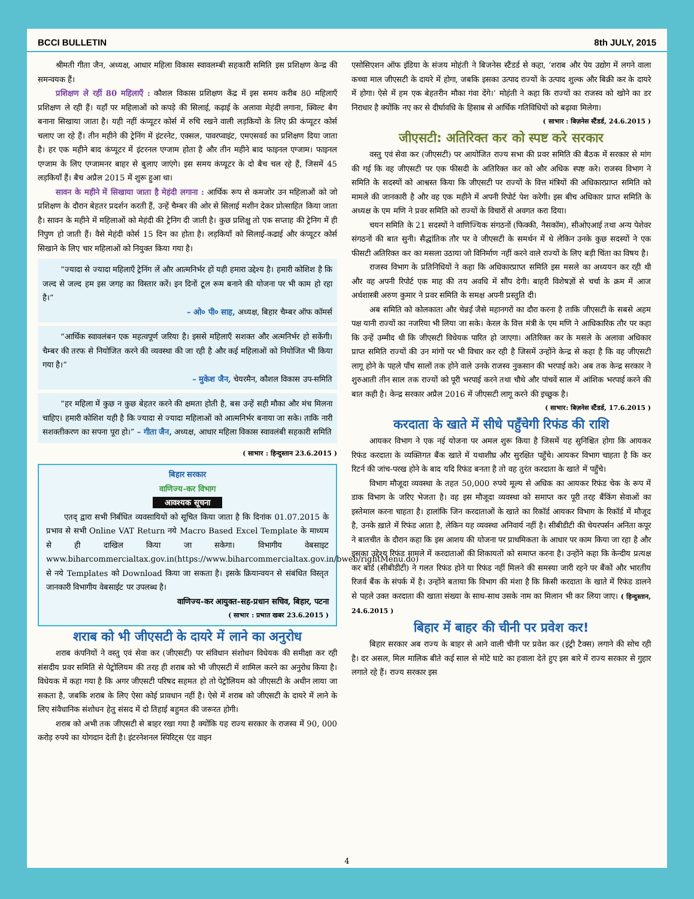BCCI BULLETIN 8th JULY, 2015
श्रीमती गीता जैन, अध्यक्ष, आधार महिला विकास स्वावलम्बी सहकारी समिति इस प्रशिक्षण केन्द्र की समन्वयक हैं।
प्रशिक्षण ले रहीं 80 महिलाएँ : कौशल विकास प्रशिक्षण केंद्र में इस समय करीब 80 महिलाएँ प्रशिक्षण ले रही हैं। यहाँ पर महिलाओं को कपड़े की सिलाई, कढ़ाई के अलावा मेहंदी लगाना, क्विल्ट बैग बनाना सिखाया जाता है। यही नहीं कंप्यूटर कोर्स में रुचि रखने वाली लड़कियों के लिए फ्री कंप्यूटर कोर्स चलाए जा रहे हैं। तीन महीने की ट्रेनिंग में इंटरनेट, एक्सल, पावरप्वाइंट, एमएसवर्ड का प्रशिक्षण दिया जाता है। हर एक महीने बाद कंप्यूटर में इंटरनल एग्जाम होता है और तीन महीने बाद फाइनल एग्जाम। फाइनल एग्जाम के लिए एग्जामनर बाहर से बुलाए जाएंगे। इस समय कंप्यूटर के दो बैच चल रहे हैं, जिसमें 45 लड़कियाँ हैं। बैच अप्रैल 2015 में शुरू हुआ था।
सावन के महीने में सिखाया जाता है मेहंदी लगाना : आर्थिक रूप से कमजोर उन महिलाओं को जो प्रशिक्षण के दौरान बेहतर प्रदर्शन करती हैं, उन्हें चैम्बर की ओर से सिलाई मशीन देकर प्रोत्साहित किया जाता है। सावन के महीने में महिलाओं को मेहंदी की ट्रेनिग दी जाती है। कुछ प्रशिक्षु तो एक सप्ताह की ट्रेनिग में ही निपुण हो जाती हैं। वैसे मेहंदी कोर्स 15 दिन का होता है। लड़कियाँ को सिलाई-कढाई और कंप्यूटर कोर्स सिखाने के लिए चार महिलाओं को नियुक्त किया गया है।
“ज्यादा से ज्यादा महिलाएँ ट्रेनिंग लें और आत्मनिर्भर हों यही हमारा उद्देश्य है। हमारी कोशिश है कि जल्द से जल्द हम इस जगह का विस्तार करें। इन दिनों टूल रूम बनाने की योजना पर भी काम हो रहा है।”
– ओ० पी० साह, अध्यक्ष, बिहार चैम्बर ऑफ कॉमर्स
“आर्थिक स्वावलंबन एक महत्वपूर्ण जरिया है। इससे महिलाएँ सशक्त और अत्मनिर्भर हो सकेंगी। चैम्बर की तरफ से नियोजित करने की व्यवस्था की जा रही है और कई महिलाओं को नियोजित भी किया गया है।”
– मुकेश जैन, चेयरमैन, कौशल विकास उप-समिति
“हर महिला में कुछ न कुछ बेहतर करने की क्षमता होती है, बस उन्हें सही मौका और मंच मिलना चाहिए। हमारी कोशिश यही है कि ज्यादा से ज्यादा महिलाओं को आत्मनिर्भर बनाया जा सके। ताकि नारी सशक्तीकरण का सपना पूरा हो।” – गीता जैन, अध्यक्ष, आधार महिला विकास स्वावलंबी सहकारी समिति
( साभार : हिन्दुस्तान 23.6.2015 )
बिहार सरकार
वाणिज्य-कर विभाग
आवश्यक सूचना
एतद् द्वारा सभी निर्बंधित व्यवसायियों को सूचित किया जाता है कि दिनांक 01.07.2015 के प्रभाव से सभी Online VAT Return नये Macro Based Excel Template के माध्यम से ही दाखिल किया जा सकेगा। विभागीय वेबसाइट www.biharcommercialtax.gov.in(https://www.biharcommercialtax.gov.in/bweb/rightMenu.do) से नये Templates को Download किया जा सकता है। इसके क्रियान्वयन से संबंधित विस्तृत जानकारी विभागीय वेबसाईट पर उपलब्ध है।
वाणिज्य-कर आयुक्त-सह-प्रधान सचिव, बिहार, पटना
( साभार : प्रभात खबर 23.6.2015 )
शराब को भी जीएसटी के दायरे में लाने का अनुरोध
शराब कंपनियों ने वस्तु एवं सेवा कर (जीएसटी) पर संविधान संशोधन विधेयक की समीक्षा कर रही संसदीय प्रवर समिति से पेट्रोलियम की तरह ही शराब को भी जीएसटी में शामिल करने का अनुरोध किया है। विधेयक में कहा गया है कि अगर जीएसटी परिषद सहमत हो तो पेट्रोलियम को जीएसटी के अधीन लाया जा सकता है, जबकि शराब के लिए ऐसा कोई प्रावधान नहीं है। ऐसे में शराब को जीएसटी के दायरे में लाने के लिए संवैधानिक संशोधन हेतु संसद में दो तिहाई बहुमत की जरूरत होगी।
शराब को अभी तक जीएसटी से बाहर रखा गया है क्योंकि यह राज्य सरकार के राजस्व में 90, 000 करोड़ रुपये का योगदान देती है। इंटरनेशनल स्पिरिट्स एंड वाइन
एसोसिएशन ऑफ इंडिया के संजय मोहंती ने बिजनेस स्टैंडर्ड से कहा, ‘शराब और पेय उद्योग में लगने वाला कच्चा माल जीएसटी के दायरे में होगा, जबकि इसका उत्पाद राज्यों के उत्पाद शुल्क और बिक्री कर के दायरे में होगा। ऐसे में हम एक बेहतरीन मौका गंवा देंगे।’ मोहंती ने कहा कि राज्यों का राजस्व को खोने का डर निराधार है क्योंकि नए कर से दीर्घावधि के हिसाब से आर्थिक गतिविधियों को बढ़ावा मिलेगा।
( साभार : बिज़नेस स्टैंडर्ड, 24.6.2015 )
जीएसटी: अतिरिक्त कर को स्पष्ट करे सरकार
वस्तु एवं सेवा कर (जीएसटी) पर आयोजित राज्य सभा की प्रवर समिति की बैठक में सरकार से मांग की गई कि वह जीएसटी पर एक फीसदी के अतिरिक्त कर को और अधिक स्पष्ट करे। राजस्व विभाग ने समिति के सदस्यों को आश्वस्त किया कि जीएसटी पर राज्यों के वित्त मंत्रियों की अधिकारप्राप्त समिति को मामले की जानकारी है और वह एक महीने में अपनी रिपोर्ट पेश करेगी। इस बीच अधिकार प्राप्त समिति के अध्यक्ष के एम मणि ने प्रवर समिति को राज्यों के विचारों से अवगत करा दिया।
चयन समिति के 21 सदस्यों ने वाणिज्यिक संगठनों (फिक्की, नैसकॉम), सीओएआई तथा अन्य पेशेवर संगठनों की बात सुनी। सैद्धांतिक तौर पर वे जीएसटी के समर्थन में थे लेकिन उनके कुछ सदस्यों ने एक फीसटी अतिरिक्त कर का मसला उठाया जो विनिर्माण नहीं करने वाले राज्यों के लिए बड़ी चिंता का विषय है।
राजस्व विभाग के प्रतिनिधियों ने कहा कि अधिकारप्राप्त समिति इस मसले का अध्ययन कर रही थी और वह अपनी रिपोर्ट एक माह की तय अवधि में सौंप देगी। बाहरी विशेषज्ञों से चर्चा के क्रम में आज अर्थशास्त्री अरुण कुमार ने प्रवर समिति के समक्ष अपनी प्रस्तुति दी।
अब समिति को कोलकाता और चेन्नई जैसे महानगरों का दौरा करना है ताकि जीएसटी के सबसे अहम पक्ष यानी राज्यों का नजरिया भी लिया जा सके। केरल के वित्त मंत्री के एम मणि ने आधिकारिक तौर पर कहा कि उन्हें उम्मीद थी कि जीएसटी विधेयक पारित हो जाएगा। अतिरिक्त कर के मसले के अलावा अधिकार प्राप्त समिति राज्यों की उन मांगों पर भी विचार कर रही है जिसमें उन्होंने केन्द्र से कहा है कि वह जीएसटी लागू होने के पहले पाँच सालों तक होने वाले उनके राजस्व नुकसान की भरपाई करे। अब तक केन्द्र सरकार ने शुरुआती तीन साल तक राज्यों को पूरी भरपाई करने तथा चौथे और पांचवें साल में आंशिक भरपाई करने की बात कही है। केन्द्र सरकार अप्रैल 2016 में जीएसटी लागू करने की इच्छुक है।
( साभार: बिज़नेस स्टैंडर्ड, 17.6.2015 )
करदाता के खाते में सीधे पहुँचेगी रिफंड की राशि
आयकर विभाग ने एक नई योजना पर अमल शुरू किया है जिसमें यह सुनिश्चित होगा कि आयकर रिफंड करदाता के व्यक्तिगत बैंक खाते में यथाशीघ्र और सुरक्षित पहुँचे। आयकर विभाग चाहता है कि कर रिटर्न की जांच-परख होने के बाद यदि रिफंड बनता है तो वह तुरंत करदाता के खाते में पहुँचे।
विभाग मौजूदा व्यवस्था के तहत 50,000 रुपये मूल्य से अधिक का आयकर रिफंड चेक के रूप में डाक विभाग के जरिए भेजता है। वह इस मौजूदा व्यवस्था को समाप्त कर पूरी तरह बैंकिंग सेवाओं का इस्तेमाल करना चाहता है। हालांकि जिन करदाताओं के खाते का रिकॉर्ड आयकर विभाग के रिकॉर्ड में मौजूद है, उनके ख़ाते में रिफंड आता है, लेकिन यह व्यवस्था अनिवार्य नहीं है। सीबीडीटी की चेयरपर्सन अनिता कपूर ने बातचीत के दौरान कहा कि इस आशय की योजना पर प्राथमिकता के आधार पर काम किया जा रहा है और इसका उद्देश्य रिफंड मामले में करदाताओं की शिकायतों को समाप्त करना है। उन्होंने कहा कि केन्दीय प्रत्यक्ष कर बोर्ड (सीबीडीटी) ने गलत रिफंड होने या रिफंड नहीं मिलने की समस्या जारी रहने पर बैंकों और भारतीय रिजर्व बैंक के संपर्क में है। उन्होंने बताया कि विभाग की मंशा है कि किसी करदाता के खाते में रिफंड डालने से पहले उक्त करदाता की खाता संख्या के साथ-साथ उसके नाम का मिलान भी कर लिया जाए। ( हिन्दुस्तान, 24.6.2015 )
बिहार में बाहर की चीनी पर प्रवेश कर!
बिहार सरकार अब राज्य के बाहर से आने वाली चीनी पर प्रवेश कर (इंट्री टैक्स) लगाने की सोच रही है। दर असल, मिल मालिक बीते कई साल से मोटे घाटे का हवाला देते हुए इस बारे में राज्य सरकार से गुहार लगाते रहे हैं। राज्य सरकार इस
4